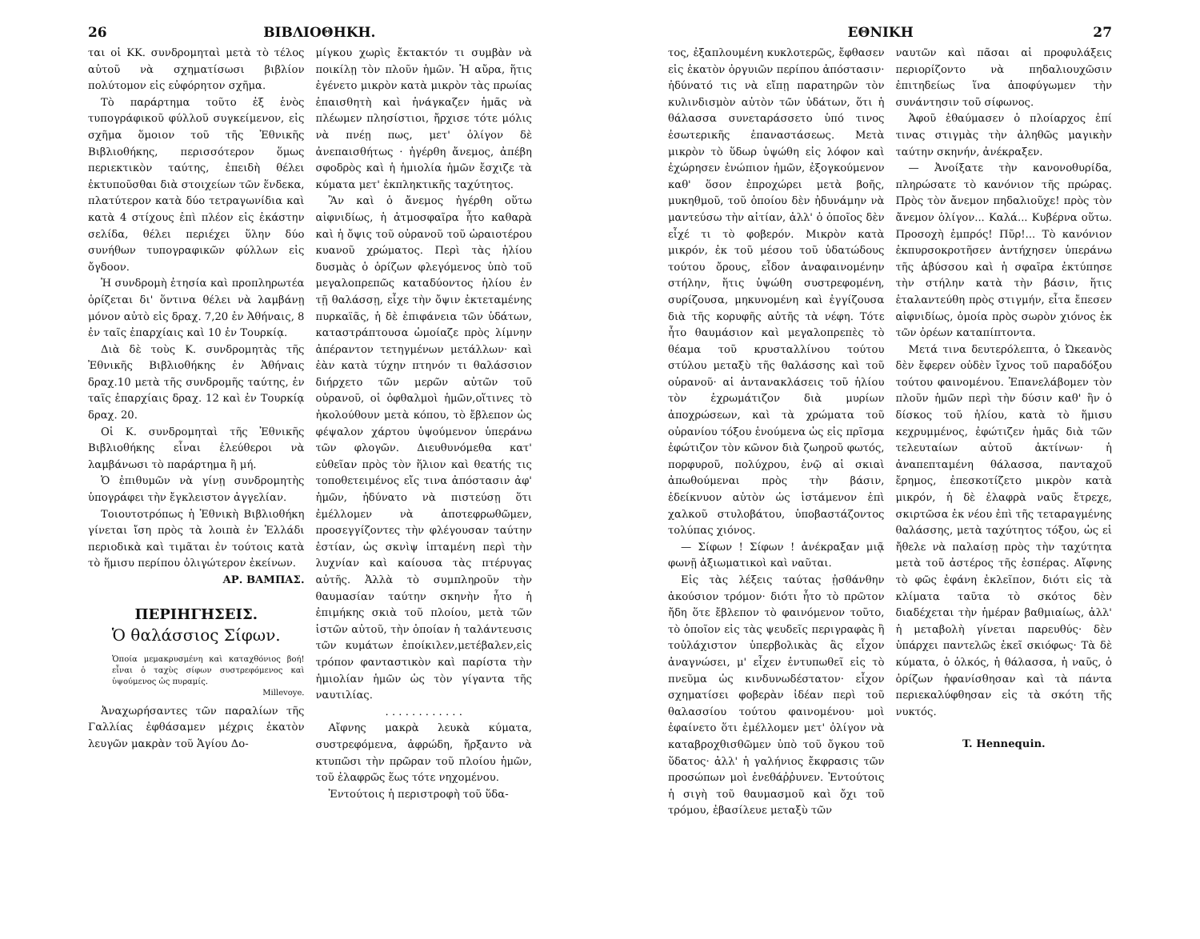26 ΒΙΒΛΙΟΘΗΚΗ.
ται οἱ ΚΚ. συνδρομηταὶ μετὰ τὸ τέλος αὐτοῦ νὰ σχηματίσωσι βιβλίον πολύτομον εἰς εὐφόρητον σχῆμα.
Τὸ παράρτημα τοῦτο ἐξ ἑνὸς τυπογράφικοῦ φύλλοῦ συγκείμενον, εἰς σχῆμα ὅμοιον τοῦ τῆς Ἐθνικῆς Βιβλιοθήκης, περισσότερον ὅμως περιεκτικὸν ταύτης, ἐπειδὴ θέλει ἐκτυποῦσθαι διὰ στοιχείων τῶν ἕνδεκα, πλατύτερον κατὰ δύο τετραγωνίδια καὶ κατὰ 4 στίχους ἐπὶ πλέον εἰς ἑκάστην σελίδα, θέλει περιέχει ὕλην δύο συνήθων τυπογραφικῶν φύλλων εἰς ὄγδοον.
Ἡ συνδρομὴ ἐτησία καὶ προπληρωτέα ὁρίζεται δι' ὅντινα θέλει νὰ λαμβάνῃ μόνον αὐτὸ εἰς δραχ. 7,20 ἐν Ἀθήναις, 8 ἐν ταῖς ἐπαρχίαις καὶ 10 ἐν Τουρκίᾳ.
Διὰ δὲ τοὺς Κ. συνδρομητὰς τῆς Ἐθνικῆς Βιβλιοθήκης ἐν Ἀθήναις δραχ.10 μετὰ τῆς συνδρομῆς ταύτης, ἐν ταῖς ἐπαρχίαις δραχ. 12 καὶ ἐν Τουρκίᾳ δραχ. 20.
Οἱ Κ. συνδρομηταὶ τῆς Ἐθνικῆς Βιβλιοθήκης εἶναι ἐλεύθεροι νὰ λαμβάνωσι τὸ παράρτημα ἢ μή.
Ὁ ἐπιθυμῶν νὰ γίνῃ συνδρομητὴς ὑπογράφει τὴν ἔγκλειστον ἀγγελίαν.
Τοιουτοτρόπως ἡ Ἐθνικὴ Βιβλιοθήκη γίνεται ἴση πρὸς τὰ λοιπὰ ἐν Ἑλλάδι περιοδικὰ καὶ τιμᾶται ἐν τούτοις κατὰ τὸ ἥμισυ περίπου ὀλιγώτερον ἐκείνων.
ΑΡ. ΒΑΜΠΑΣ.
ΠΕΡΙΗΓΗΣΕΙΣ.
Ὁ θαλάσσιος Σίφων.
Ὁποία μεμακρυσμένη καὶ καταχθόνιος βοή! εἶναι ὁ ταχὺς σίφων συστρεφόμενος καὶ ὑψούμενος ὡς πυραμίς.
Millevoye.
Ἀναχωρήσαντες τῶν παραλίων τῆς Γαλλίας ἐφθάσαμεν μέχρις ἑκατὸν λευγῶν μακρὰν τοῦ Ἁγίου Δο-
μίγκου χωρὶς ἔκτακτόν τι συμβὰν νὰ ποικίλῃ τὸν πλοῦν ἡμῶν. Ἡ αὔρα, ἥτις ἐγένετο μικρὸν κατὰ μικρὸν τὰς πρωίας ἐπαισθητὴ καὶ ἠνάγκαζεν ἡμᾶς νὰ πλέωμεν πλησίστιοι, ἤρχισε τότε μόλις νὰ πνέῃ πως, μετ' ὀλίγον δὲ ἀνεπαισθήτως · ἠγέρθη ἄνεμος, ἀπέβη σφοδρὸς καὶ ἡ ἡμιολία ἡμῶν ἔσχιζε τὰ κύματα μετ' ἐκπληκτικῆς ταχύτητος.
Ἂν καὶ ὁ ἄνεμος ἠγέρθη οὕτω αἰφνιδίως, ἡ ἀτμοσφαῖρα ἦτο καθαρὰ καὶ ἡ ὄψις τοῦ οὐρανοῦ τοῦ ὡραιοτέρου κυανοῦ χρώματος. Περὶ τὰς ἡλίου δυσμὰς ὁ ὁρίζων φλεγόμενος ὑπὸ τοῦ μεγαλοπρεπῶς καταδύοντος ἡλίου ἐν τῇ θαλάσσῃ, εἶχε τὴν ὄψιν ἐκτεταμένης πυρκαϊᾶς, ἡ δὲ ἐπιφάνεια τῶν ὑδάτων, καταστράπτουσα ὡμοίαζε πρὸς λίμνην ἀπέραντον τετηγμένων μετάλλων· καὶ ἐὰν κατὰ τύχην πτηνόν τι θαλάσσιον διήρχετο τῶν μερῶν αὐτῶν τοῦ οὐρανοῦ, οἱ ὀφθαλμοὶ ἡμῶν,οἵτινες τὸ ἠκολούθουν μετὰ κόπου, τὸ ἔβλεπον ὡς φέψαλον χάρτου ὑψούμενον ὑπεράνω τῶν φλογῶν. Διευθυνόμεθα κατ' εὐθεῖαν πρὸς τὸν ἥλιον καὶ θεατής τις τοποθετειμένος εἴς τινα ἀπόστασιν ἀφ' ἡμῶν, ἠδύνατο νὰ πιστεύσῃ ὅτι ἐμέλλομεν νὰ ἀποτεφρωθῶμεν, προσεγγίζοντες τὴν φλέγουσαν ταύτην ἑστίαν, ὡς σκνὶψ ἱπταμένη περὶ τὴν λυχνίαν καὶ καίουσα τὰς πτέρυγας αὐτῆς. Ἀλλὰ τὸ συμπληροῦν τὴν θαυμασίαν ταύτην σκηνὴν ἦτο ἡ ἐπιμήκης σκιὰ τοῦ πλοίου, μετὰ τῶν ἱστῶν αὐτοῦ, τὴν ὁποίαν ἡ ταλάντευσις τῶν κυμάτων ἐποίκιλεν,μετέβαλεν,εἰς τρόπον φανταστικὸν καὶ παρίστα τὴν ἡμιολίαν ἡμῶν ὡς τὸν γίγαντα τῆς ναυτιλίας.
. . . . . . . . . . . .
Αἴφνης μακρὰ λευκὰ κύματα, συστρεφόμενα, ἀφρώδη, ἤρξαντο νὰ κτυπῶσι τὴν πρῶραν τοῦ πλοίου ἡμῶν, τοῦ ἐλαφρῶς ἕως τότε νηχομένου.
Ἐντούτοις ἡ περιστροφὴ τοῦ ὕδα-
ΕΘΝΙΚΗ 27
τος, ἐξαπλουμένη κυκλοτερῶς, ἔφθασεν εἰς ἑκατὸν ὀργυιῶν περίπου ἀπόστασιν· ἠδύνατό τις νὰ εἴπῃ παρατηρῶν τὸν κυλινδισμὸν αὐτὸν τῶν ὑδάτων, ὅτι ἡ θάλασσα συνεταράσσετο ὑπό τινος ἐσωτερικῆς ἐπαναστάσεως. Μετὰ μικρὸν τὸ ὕδωρ ὑψώθη εἰς λόφον καὶ ἐχώρησεν ἐνώπιον ἡμῶν, ἐξογκούμενον καθ' ὅσον ἐπροχώρει μετὰ βοῆς, μυκηθμοῦ, τοῦ ὁποίου δὲν ἠδυνάμην νὰ μαντεύσω τὴν αἰτίαν, ἀλλ' ὁ ὁποῖος δὲν εἶχέ τι τὸ φοβερόν. Μικρὸν κατὰ μικρόν, ἐκ τοῦ μέσου τοῦ ὑδατώδους τούτου ὄρους, εἶδον ἀναφαινομένην στήλην, ἥτις ὑψώθη συστρεφομένη, συρίζουσα, μηκυνομένη καὶ ἐγγίζουσα διὰ τῆς κορυφῆς αὐτῆς τὰ νέφη. Τότε ἦτο θαυμάσιον καὶ μεγαλοπρεπὲς τὸ θέαμα τοῦ κρυσταλλίνου τούτου στύλου μεταξὺ τῆς θαλάσσης καὶ τοῦ οὐρανοῦ· αἱ ἀντανακλάσεις τοῦ ἡλίου τὸν ἐχρωμάτιζον διὰ μυρίων ἀποχρώσεων, καὶ τὰ χρώματα τοῦ οὐρανίου τόξου ἑνούμενα ὡς εἰς πρῖσμα ἐφώτιζον τὸν κῶνον διὰ ζωηροῦ φωτός, πορφυροῦ, πολύχρου, ἐνῷ αἱ σκιαὶ ἀπωθούμεναι πρὸς τὴν βάσιν, ἐδείκνυον αὐτὸν ὡς ἱστάμενον ἐπὶ χαλκοῦ στυλοβάτου, ὑποβαστάζοντος τολύπας χιόνος.
— Σίφων ! Σίφων ! ἀνέκραξαν μιᾷ φωνῇ ἀξιωματικοὶ καὶ ναῦται.
Εἰς τὰς λέξεις ταύτας ᾐσθάνθην ἀκούσιον τρόμον· διότι ἦτο τὸ πρῶτον ἤδη ὅτε ἔβλεπον τὸ φαινόμενον τοῦτο, τὸ ὁποῖον εἰς τὰς ψευδεῖς περιγραφὰς ἢ τοὐλάχιστον ὑπερβολικὰς ἃς εἶχον ἀναγνώσει, μ' εἶχεν ἐντυπωθεῖ εἰς τὸ πνεῦμα ὡς κινδυνωδέστατον· εἶχον σχηματίσει φοβερὰν ἰδέαν περὶ τοῦ θαλασσίου τούτου φαινομένου· μοὶ ἐφαίνετο ὅτι ἐμέλλομεν μετ' ὀλίγον νὰ καταβροχθισθῶμεν ὑπὸ τοῦ ὄγκου τοῦ ὕδατος· ἀλλ' ἡ γαλήνιος ἔκφρασις τῶν προσώπων μοὶ ἐνεθάῤῥυνεν. Ἐντούτοις ἡ σιγὴ τοῦ θαυμασμοῦ καὶ ὄχι τοῦ τρόμου, ἐβασίλευε μεταξὺ τῶν
ναυτῶν καὶ πᾶσαι αἱ προφυλάξεις περιορίζοντο νὰ πηδαλιουχῶσιν ἐπιτηδείως ἵνα ἀποφύγωμεν τὴν συνάντησιν τοῦ σίφωνος.
Ἀφοῦ ἐθαύμασεν ὁ πλοίαρχος ἐπί τινας στιγμὰς τὴν ἀληθῶς μαγικὴν ταύτην σκηνήν, ἀνέκραξεν.
— Ἀνοίξατε τὴν κανονοθυρίδα, πληρώσατε τὸ κανόνιον τῆς πρώρας. Πρὸς τὸν ἄνεμον πηδαλιοῦχε! πρὸς τὸν ἄνεμον ὀλίγον... Καλά... Κυβέρνα οὕτω. Προσοχὴ ἐμπρός! Πῦρ!... Τὸ κανόνιον ἐκπυρσοκροτῆσεν ἀντήχησεν ὑπεράνω τῆς ἀβύσσου καὶ ἡ σφαῖρα ἐκτύπησε τὴν στήλην κατὰ τὴν βάσιν, ἥτις ἐταλαντεύθη πρὸς στιγμήν, εἶτα ἔπεσεν αἰφνιδίως, ὁμοία πρὸς σωρὸν χιόνος ἐκ τῶν ὀρέων καταπίπτοντα.
Μετά τινα δευτερόλεπτα, ὁ Ὠκεανὸς δὲν ἔφερεν οὐδὲν ἴχνος τοῦ παραδόξου τούτου φαινομένου. Ἐπανελάβομεν τὸν πλοῦν ἡμῶν περὶ τὴν δύσιν καθ' ἣν ὁ δίσκος τοῦ ἡλίου, κατὰ τὸ ἥμισυ κεχρυμμένος, ἐφώτιζεν ἡμᾶς διὰ τῶν τελευταίων αὐτοῦ ἀκτίνων· ἡ ἀναπεπταμένη θάλασσα, πανταχοῦ ἔρημος, ἐπεσκοτίζετο μικρὸν κατὰ μικρόν, ἡ δὲ ἐλαφρὰ ναῦς ἔτρεχε, σκιρτῶσα ἐκ νέου ἐπὶ τῆς τεταραγμένης θαλάσσης, μετὰ ταχύτητος τόξου, ὡς εἰ ἤθελε νὰ παλαίσῃ πρὸς τὴν ταχύτητα μετὰ τοῦ ἀστέρος τῆς ἑσπέρας. Αἴφνης τὸ φῶς ἐφάνη ἐκλεῖπον, διότι εἰς τὰ κλίματα ταῦτα τὸ σκότος δὲν διαδέχεται τὴν ἡμέραν βαθμιαίως, ἀλλ' ἡ μεταβολὴ γίνεται παρευθύς· δὲν ὑπάρχει παντελῶς ἐκεῖ σκιόφως· Τὰ δὲ κύματα, ὁ ὁλκός, ἡ θάλασσα, ἡ ναῦς, ὁ ὁρίζων ἠφανίσθησαν καὶ τὰ πάντα περιεκαλύφθησαν εἰς τὰ σκότη τῆς νυκτός.
T. Hennequin.